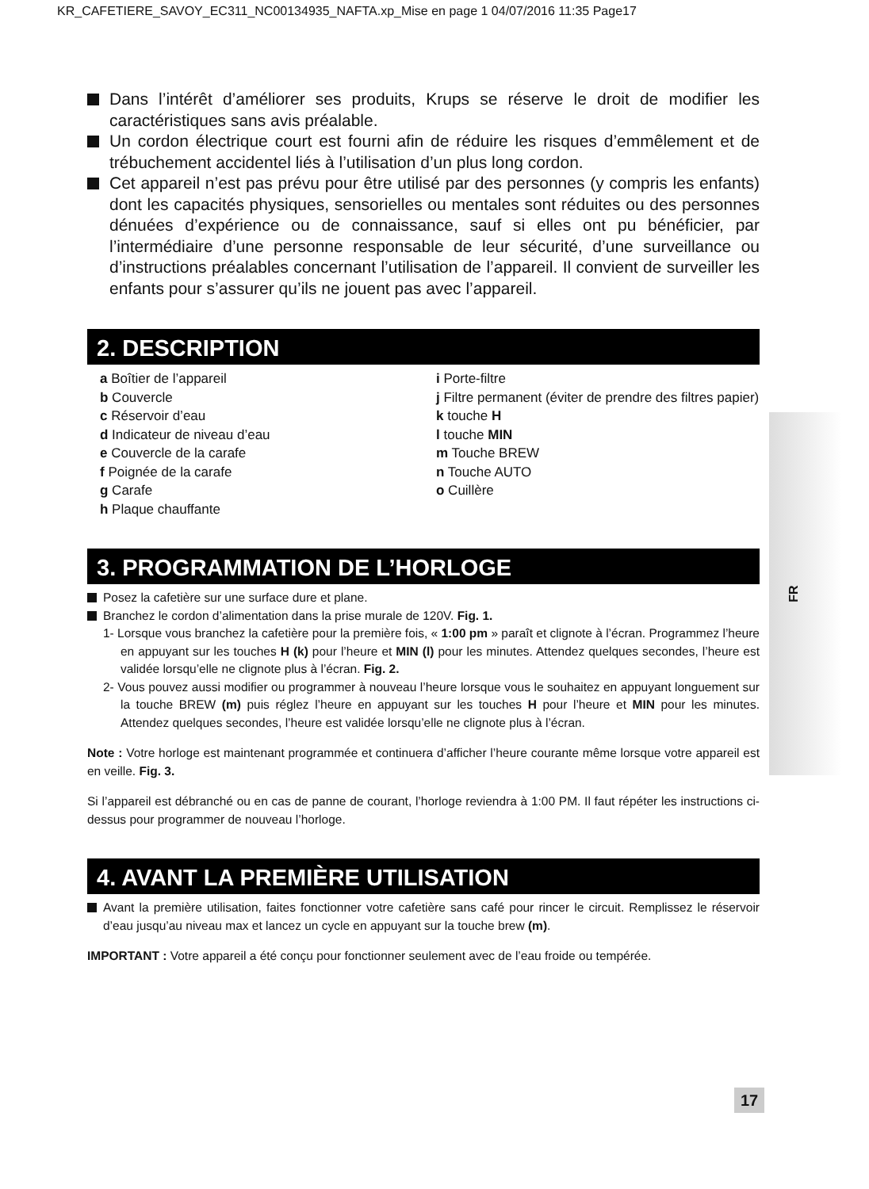KR_CAFETIERE_SAVOY_EC311_NC00134935_NAFTA.xp_Mise en page 1 04/07/2016 11:35 Page17
FR
Dans l’intérêt d’améliorer ses produits, Krups se réserve le droit de modifier les caractéristiques sans avis préalable.
Un cordon électrique court est fourni afin de réduire les risques d’emmêlement et de trébuchement accidentel liés à l’utilisation d’un plus long cordon.
Cet appareil n’est pas prévu pour être utilisé par des personnes (y compris les enfants) dont les capacités physiques, sensorielles ou mentales sont réduites ou des personnes dénuées d’expérience ou de connaissance, sauf si elles ont pu bénéficier, par l’intermédiaire d’une personne responsable de leur sécurité, d’une surveillance ou d’instructions préalables concernant l’utilisation de l’appareil. Il convient de surveiller les enfants pour s’assurer qu’ils ne jouent pas avec l’appareil.
2. DESCRIPTION
a Boîtier de l’appareil
b Couvercle
c Réservoir d’eau
d Indicateur de niveau d’eau
e Couvercle de la carafe
f Poignée de la carafe
g Carafe
h Plaque chauffante
i Porte-filtre
j Filtre permanent (éviter de prendre des filtres papier)
k touche H
l touche MIN
m Touche BREW
n Touche AUTO
o Cuillère
3. PROGRAMMATION DE L’HORLOGE
Posez la cafetière sur une surface dure et plane.
Branchez le cordon d’alimentation dans la prise murale de 120V. Fig. 1.
1- Lorsque vous branchez la cafetière pour la première fois, « 1:00 pm » paraît et clignote à l’écran. Programmez l’heure en appuyant sur les touches H (k) pour l’heure et MIN (l) pour les minutes. Attendez quelques secondes, l’heure est validée lorsqu’elle ne clignote plus à l’écran. Fig. 2.
2- Vous pouvez aussi modifier ou programmer à nouveau l’heure lorsque vous le souhaitez en appuyant longuement sur la touche BREW (m) puis réglez l’heure en appuyant sur les touches H pour l’heure et MIN pour les minutes. Attendez quelques secondes, l’heure est validée lorsqu’elle ne clignote plus à l’écran.
Note : Votre horloge est maintenant programmée et continuera d’afficher l’heure courante même lorsque votre appareil est en veille. Fig. 3.
Si l’appareil est débranché ou en cas de panne de courant, l’horloge reviendra à 1:00 PM. Il faut répéter les instructions ci-dessus pour programmer de nouveau l’horloge.
4. AVANT LA PREMIÈRE UTILISATION
Avant la première utilisation, faites fonctionner votre cafetière sans café pour rincer le circuit. Remplissez le réservoir d’eau jusqu’au niveau max et lancez un cycle en appuyant sur la touche brew (m).
IMPORTANT : Votre appareil a été conçu pour fonctionner seulement avec de l’eau froide ou tempérée.
17